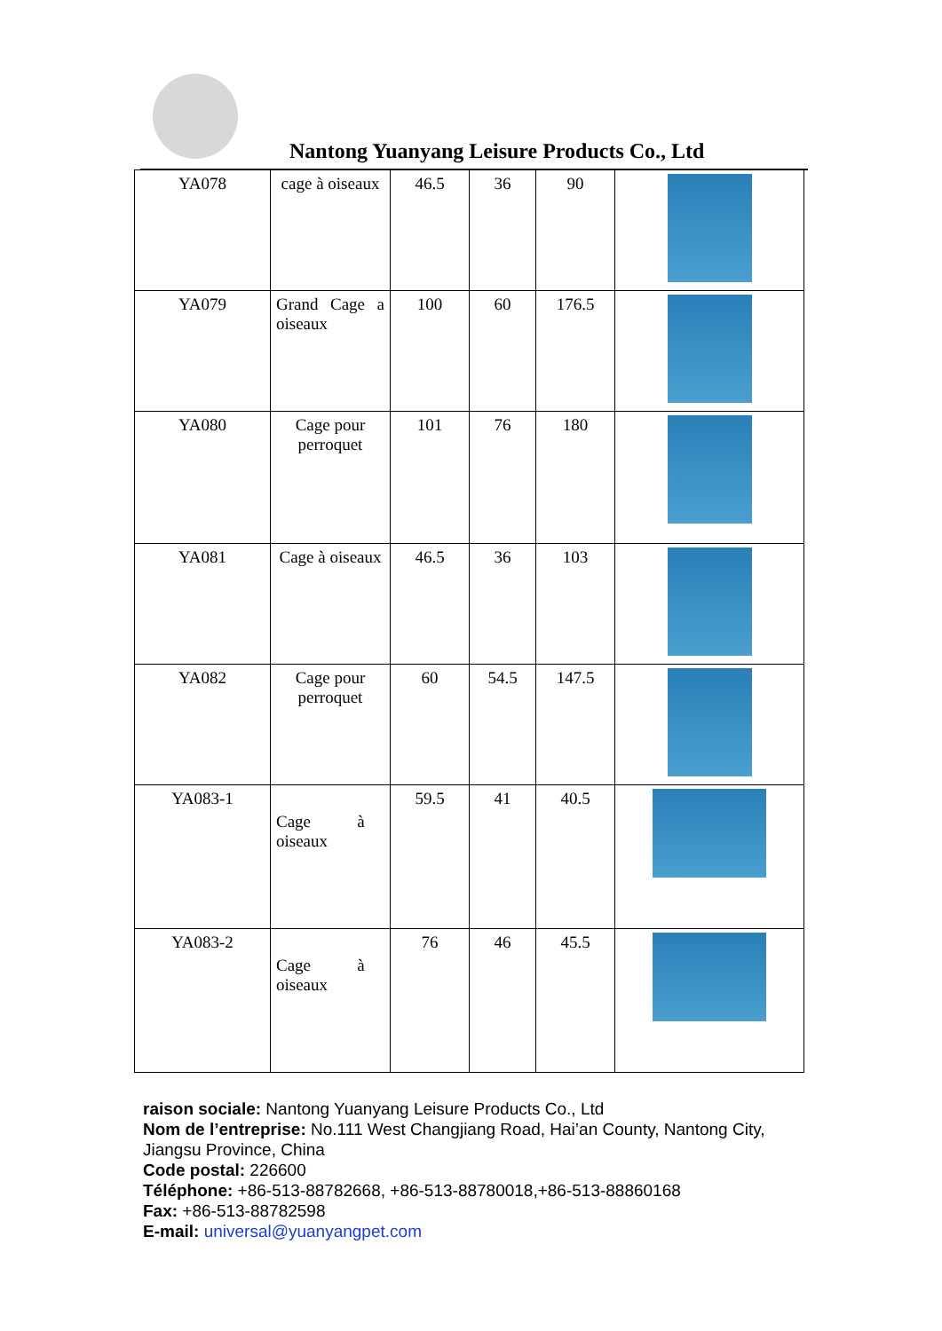Nantong Yuanyang Leisure Products Co., Ltd
| YA078 | cage à oiseaux | 46.5 | 36 | 90 | |
| YA079 | Grand Cage a oiseaux | 100 | 60 | 176.5 | |
| YA080 | Cage pour perroquet | 101 | 76 | 180 | |
| YA081 | Cage à oiseaux | 46.5 | 36 | 103 | |
| YA082 | Cage pour perroquet | 60 | 54.5 | 147.5 | |
| YA083-1 | Cage à oiseaux | 59.5 | 41 | 40.5 | |
| YA083-2 | Cage à oiseaux | 76 | 46 | 45.5 | |
raison sociale: Nantong Yuanyang Leisure Products Co., Ltd
Nom de l’entreprise: No.111 West Changjiang Road, Hai’an County, Nantong City, Jiangsu Province, China
Code postal: 226600
Téléphone: +86-513-88782668, +86-513-88780018,+86-513-88860168
Fax: +86-513-88782598
E-mail: universal@yuanyangpet.com